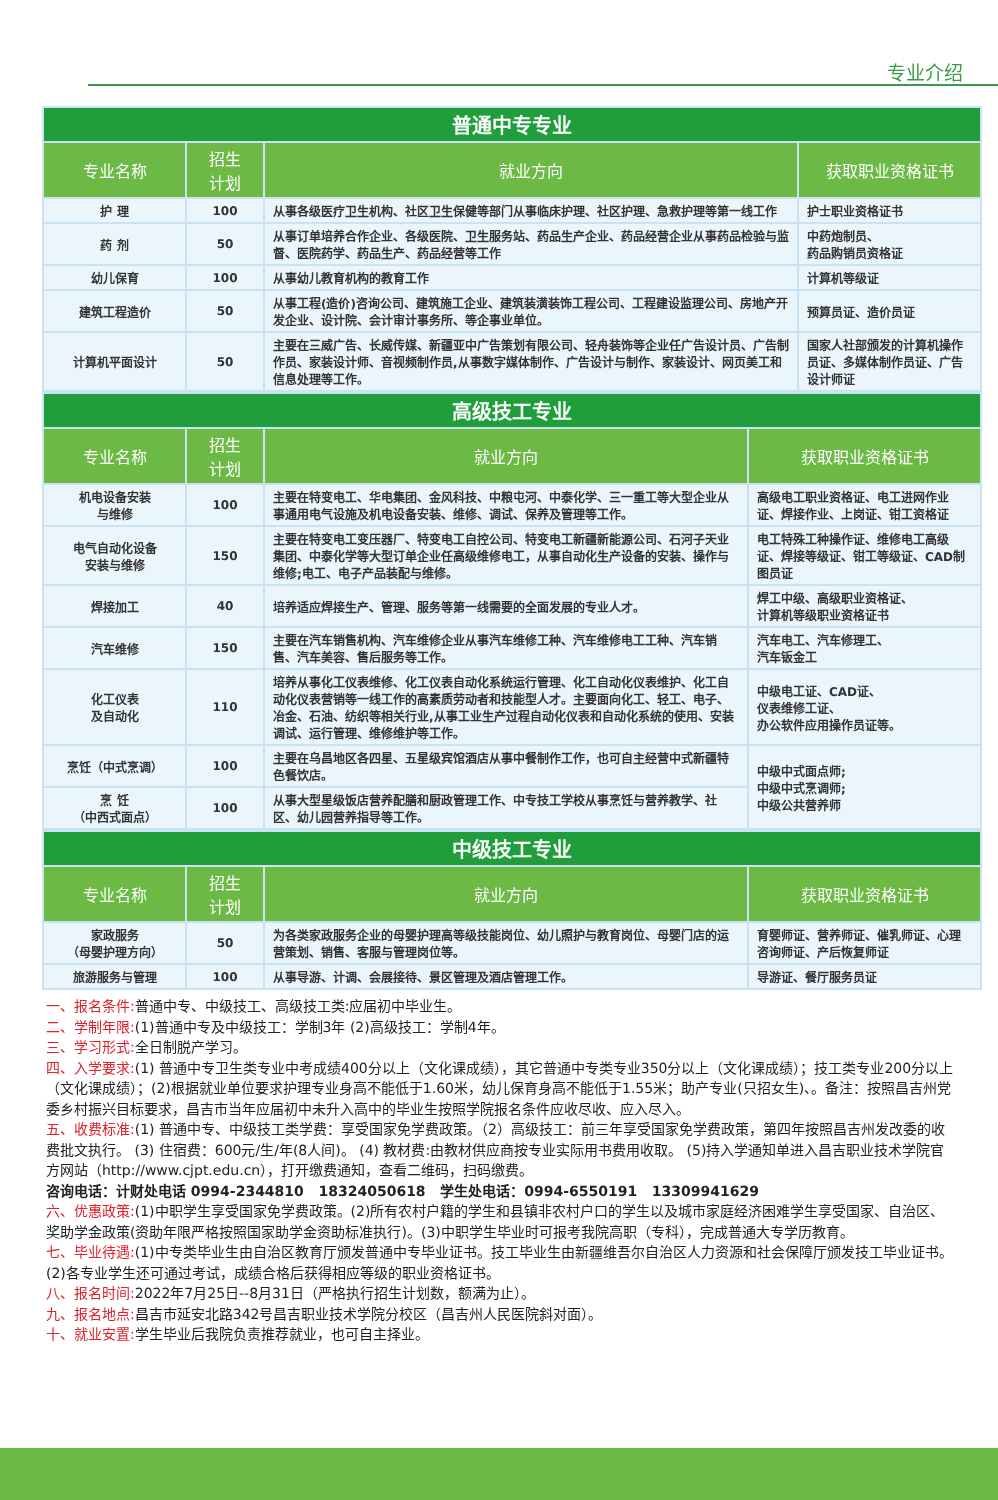专业介绍
| 普通中专专业 | | | |
| --- | --- | --- | --- |
| 专业名称 | 招生 计划 | 就业方向 | 获取职业资格证书 |
| 护 理 | 100 | 从事各级医疗卫生机构、社区卫生保健等部门从事临床护理、社区护理、急救护理等第一线工作 | 护士职业资格证书 |
| 药 剂 | 50 | 从事订单培养合作企业、各级医院、卫生服务站、药品生产企业、药品经营企业从事药品检验与监督、医院药学、药品生产、药品经营等工作 | 中药炮制员、 药品购销员资格证 |
| 幼儿保育 | 100 | 从事幼儿教育机构的教育工作 | 计算机等级证 |
| 建筑工程造价 | 50 | 从事工程(造价)咨询公司、建筑施工企业、建筑装潢装饰工程公司、工程建设监理公司、房地产开发企业、设计院、会计审计事务所、等企事业单位。 | 预算员证、造价员证 |
| 计算机平面设计 | 50 | 主要在三威广告、长威传媒、新疆亚中广告策划有限公司、轻舟装饰等企业任广告设计员、广告制作员、家装设计师、音视频制作员,从事数字媒体制作、广告设计与制作、家装设计、网页美工和信息处理等工作。 | 国家人社部颁发的计算机操作员证、多媒体制作员证、广告设计师证 |
| 高级技工专业 | | | |
| --- | --- | --- | --- |
| 专业名称 | 招生 计划 | 就业方向 | 获取职业资格证书 |
| 机电设备安装 与维修 | 100 | 主要在特变电工、华电集团、金风科技、中粮屯河、中泰化学、三一重工等大型企业从事通用电气设施及机电设备安装、维修、调试、保养及管理等工作。 | 高级电工职业资格证、电工进网作业证、焊接作业、上岗证、钳工资格证 |
| 电气自动化设备 安装与维修 | 150 | 主要在特变电工变压器厂、特变电工自控公司、特变电工新疆新能源公司、石河子天业集团、中泰化学等大型订单企业任高级维修电工，从事自动化生产设备的安装、操作与维修;电工、电子产品装配与维修。 | 电工特殊工种操作证、维修电工高级证、焊接等级证、钳工等级证、CAD制图员证 |
| 焊接加工 | 40 | 培养适应焊接生产、管理、服务等第一线需要的全面发展的专业人才。 | 焊工中级、高级职业资格证、 计算机等级职业资格证书 |
| 汽车维修 | 150 | 主要在汽车销售机构、汽车维修企业从事汽车维修工种、汽车维修电工工种、汽车销售、汽车美容、售后服务等工作。 | 汽车电工、汽车修理工、 汽车钣金工 |
| 化工仪表 及自动化 | 110 | 培养从事化工仪表维修、化工仪表自动化系统运行管理、化工自动化仪表维护、化工自动化仪表营销等一线工作的高素质劳动者和技能型人才。主要面向化工、轻工、电子、冶金、石油、纺织等相关行业,从事工业生产过程自动化仪表和自动化系统的使用、安装调试、运行管理、维修维护等工作。 | 中级电工证、CAD证、 仪表维修工证、 办公软件应用操作员证等。 |
| 烹饪（中式烹调） | 100 | 主要在乌昌地区各四星、五星级宾馆酒店从事中餐制作工作，也可自主经营中式新疆特色餐饮店。 | 中级中式面点师; 中级中式烹调师; 中级公共营养师 |
| 烹 饪 （中西式面点） | 100 | 从事大型星级饭店营养配膳和厨政管理工作、中专技工学校从事烹饪与营养教学、社区、幼儿园营养指导等工作。 | |
| 中级技工专业 | | | |
| --- | --- | --- | --- |
| 专业名称 | 招生 计划 | 就业方向 | 获取职业资格证书 |
| 家政服务 （母婴护理方向） | 50 | 为各类家政服务企业的母婴护理高等级技能岗位、幼儿照护与教育岗位、母婴门店的运营策划、销售、客服与管理岗位等。 | 育婴师证、营养师证、催乳师证、心理咨询师证、产后恢复师证 |
| 旅游服务与管理 | 100 | 从事导游、计调、会展接待、景区管理及酒店管理工作。 | 导游证、餐厅服务员证 |
一、报名条件: 普通中专、中级技工、高级技工类:应届初中毕业生。
二、学制年限:(1)普通中专及中级技工：学制3年 (2)高级技工：学制4年。
三、学习形式: 全日制脱产学习。
四、入学要求:(1) 普通中专卫生类专业中考成绩400分以上（文化课成绩），其它普通中专类专业350分以上（文化课成绩）；技工类专业200分以上（文化课成绩）；(2)根据就业单位要求护理专业身高不能低于1.60米，幼儿保育身高不能低于1.55米；助产专业(只招女生)、。备注：按照昌吉州党委乡村振兴目标要求，昌吉市当年应届初中未升入高中的毕业生按照学院报名条件应收尽收、应入尽入。
五、收费标准:(1) 普通中专、中级技工类学费：享受国家免学费政策。（2）高级技工：前三年享受国家免学费政策，第四年按照昌吉州发改委的收费批文执行。 (3) 住宿费：600元/生/年(8人间)。 (4) 教材费:由教材供应商按专业实际用书费用收取。 (5)持入学通知单进入昌吉职业技术学院官方网站（http://www.cjpt.edu.cn），打开缴费通知，查看二维码，扫码缴费。
咨询电话：计财处电话 0994-2344810 18324050618 学生处电话：0994-6550191 13309941629
六、优惠政策:(1)中职学生享受国家免学费政策。(2)所有农村户籍的学生和县镇非农村户口的学生以及城市家庭经济困难学生享受国家、自治区、奖助学金政策(资助年限严格按照国家助学金资助标准执行)。(3)中职学生毕业时可报考我院高职（专科），完成普通大专学历教育。
七、毕业待遇:(1)中专类毕业生由自治区教育厅颁发普通中专毕业证书。技工毕业生由新疆维吾尔自治区人力资源和社会保障厅颁发技工毕业证书。(2)各专业学生还可通过考试，成绩合格后获得相应等级的职业资格证书。
八、报名时间: 2022年7月25日--8月31日（严格执行招生计划数，额满为止）。
九、报名地点: 昌吉市延安北路342号昌吉职业技术学院分校区（昌吉州人民医院斜对面）。
十、就业安置: 学生毕业后我院负责推荐就业，也可自主择业。